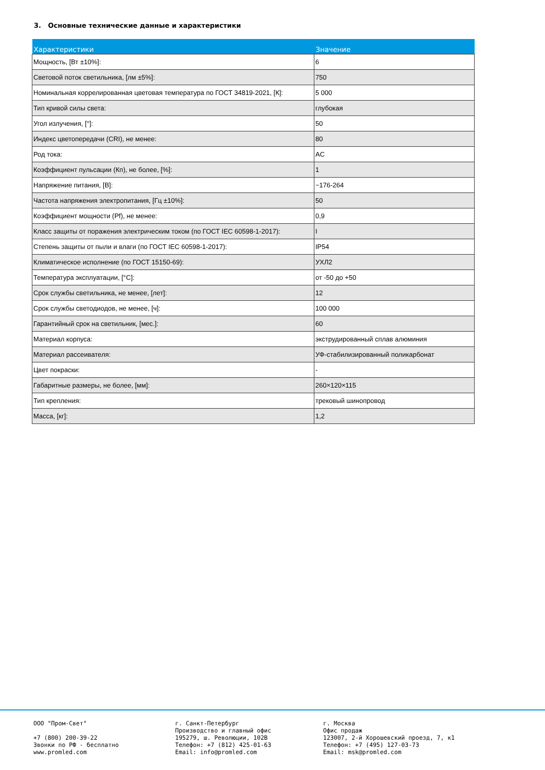3. Основные технические данные и характеристики
| Характеристики | Значение |
| --- | --- |
| Мощность, [Вт ±10%]: | 6 |
| Световой поток светильника, [лм ±5%]: | 750 |
| Номинальная коррелированная цветовая температура по ГОСТ 34819-2021, [К]: | 5 000 |
| Тип кривой силы света: | глубокая |
| Угол излучения, [°]: | 50 |
| Индекс цветопередачи (CRI), не менее: | 80 |
| Род тока: | AC |
| Коэффициент пульсации (Кп), не более, [%]: | 1 |
| Напряжение питания, [В]: | ~176-264 |
| Частота напряжения электропитания, [Гц ±10%]: | 50 |
| Коэффициент мощности (Pf), не менее: | 0,9 |
| Класс защиты от поражения электрическим током (по ГОСТ IEC 60598-1-2017): | I |
| Степень защиты от пыли и влаги (по ГОСТ IEC 60598-1-2017): | IP54 |
| Климатическое исполнение (по ГОСТ 15150-69): | УХЛ2 |
| Температура эксплуатации, [°С]: | от -50 до +50 |
| Срок службы светильника, не менее, [лет]: | 12 |
| Срок службы светодиодов, не менее, [ч]: | 100 000 |
| Гарантийный срок на светильник, [мес.]: | 60 |
| Материал корпуса: | экструдированный сплав алюминия |
| Материал рассеивателя: | УФ-стабилизированный поликарбонат |
| Цвет покраски: | - |
| Габаритные размеры, не более, [мм]: | 260×120×115 |
| Тип крепления: | трековый шинопровод |
| Масса, [кг]: | 1,2 |
ООО "Пром-Свет" +7 (800) 200-39-22 Звонки по РФ - бесплатно www.promled.com
г. Санкт-Петербург Производство и главный офис 195279, ш. Революции, 102В Телефон: +7 (812) 425-01-63 Email: info@promled.com
г. Москва Офис продаж 123007, 2-й Хорошевский проезд, 7, к1 Телефон: +7 (495) 127-03-73 Email: msk@promled.com